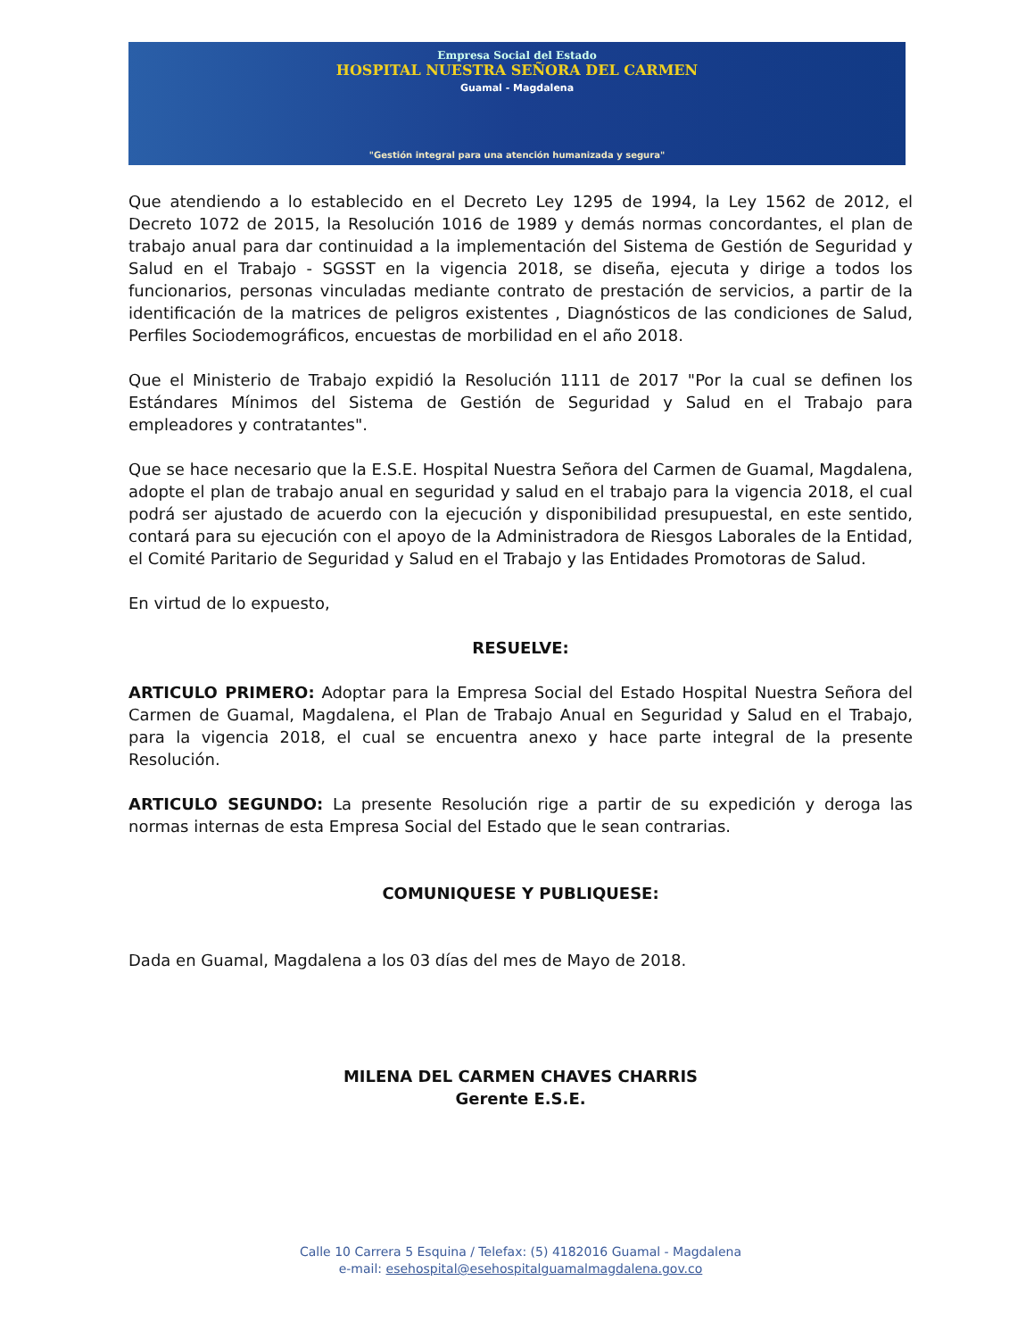Empresa Social del Estado
HOSPITAL NUESTRA SEÑORA DEL CARMEN
Guamal - Magdalena
"Gestión integral para una atención humanizada y segura"
Que atendiendo a lo establecido en el Decreto Ley 1295 de 1994, la Ley 1562 de 2012, el Decreto 1072 de 2015, la Resolución 1016 de 1989 y demás normas concordantes, el plan de trabajo anual para dar continuidad a la implementación del Sistema de Gestión de Seguridad y Salud en el Trabajo - SGSST en la vigencia 2018, se diseña, ejecuta y dirige a todos los funcionarios, personas vinculadas mediante contrato de prestación de servicios, a partir de la identificación de la matrices de peligros existentes , Diagnósticos de las condiciones de Salud, Perfiles Sociodemográficos, encuestas de morbilidad en el año 2018.
Que el Ministerio de Trabajo expidió la Resolución 1111 de 2017 "Por la cual se definen los Estándares Mínimos del Sistema de Gestión de Seguridad y Salud en el Trabajo para empleadores y contratantes".
Que se hace necesario que la E.S.E. Hospital Nuestra Señora del Carmen de Guamal, Magdalena, adopte el plan de trabajo anual en seguridad y salud en el trabajo para la vigencia 2018, el cual podrá ser ajustado de acuerdo con la ejecución y disponibilidad presupuestal, en este sentido, contará para su ejecución con el apoyo de la Administradora de Riesgos Laborales de la Entidad, el Comité Paritario de Seguridad y Salud en el Trabajo y las Entidades Promotoras de Salud.
En virtud de lo expuesto,
RESUELVE:
ARTICULO PRIMERO: Adoptar para la Empresa Social del Estado Hospital Nuestra Señora del Carmen de Guamal, Magdalena, el Plan de Trabajo Anual en Seguridad y Salud en el Trabajo, para la vigencia 2018, el cual se encuentra anexo y hace parte integral de la presente Resolución.
ARTICULO SEGUNDO: La presente Resolución rige a partir de su expedición y deroga las normas internas de esta Empresa Social del Estado que le sean contrarias.
COMUNIQUESE Y PUBLIQUESE:
Dada en Guamal, Magdalena a los 03 días del mes de Mayo de 2018.
MILENA DEL CARMEN CHAVES CHARRIS
Gerente E.S.E.
Calle 10 Carrera 5 Esquina / Telefax: (5) 4182016 Guamal - Magdalena
e-mail: esehospital@esehospitalguamalmagdalena.gov.co